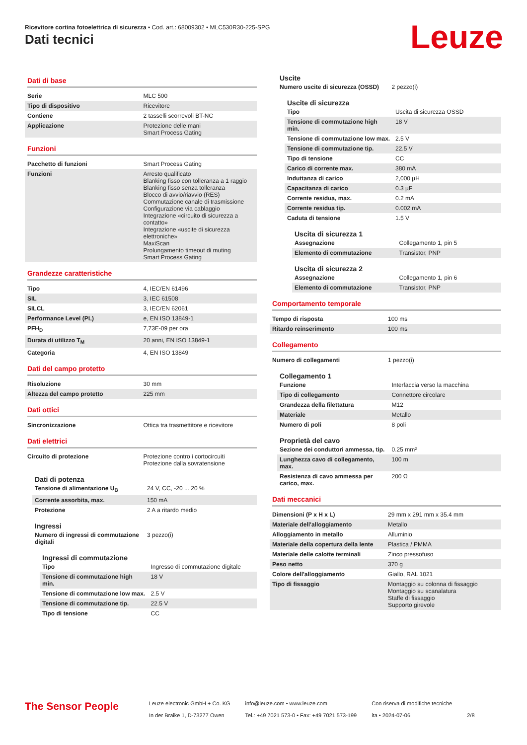Ricevitore cortina fotoelettrica di sicurezza • Cod. art.: 68009302 • MLC530R30-225-SPG
Dati tecnici Leuze
Dati di base
| Serie | MLC 500 |
| Tipo di dispositivo | Ricevitore |
| Contiene | 2 tasselli scorrevoli BT-NC |
| Applicazione | Protezione delle mani Smart Process Gating |
Funzioni
| Pacchetto di funzioni | Smart Process Gating |
| Funzioni | Arresto qualificato Blanking fisso con tolleranza a 1 raggio Blanking fisso senza tolleranza Blocco di avvio/riavvio (RES) Commutazione canale di trasmissione Configurazione via cablaggio Integrazione «circuito di sicurezza a contatto» Integrazione «uscite di sicurezza elettroniche» MaxiScan Prolungamento timeout di muting Smart Process Gating |
Grandezze caratteristiche
| Tipo | 4, IEC/EN 61496 |
| SIL | 3, IEC 61508 |
| SILCL | 3, IEC/EN 62061 |
| Performance Level (PL) | e, EN ISO 13849-1 |
| PFH<sub>D</sub> | 7,73E-09 per ora |
| Durata di utilizzo T<sub>M</sub> | 20 anni, EN ISO 13849-1 |
| Categoria | 4, EN ISO 13849 |
Dati del campo protetto
| Risoluzione | 30 mm |
| Altezza del campo protetto | 225 mm |
Dati ottici
| Sincronizzazione | Ottica tra trasmettitore e ricevitore |
Dati elettrici
| Circuito di protezione | Protezione contro i cortocircuiti Protezione dalla sovratensione |
Dati di potenza
| Tensione di alimentazione U<sub>B</sub> | 24 V, CC, -20 ... 20 % |
| Corrente assorbita, max. | 150 mA |
| Protezione | 2 A a ritardo medio |
Ingressi
| Numero di ingressi di commutazione digitali | 3 pezzo(i) |
Ingressi di commutazione
| Tipo | Ingresso di commutazione digitale |
| Tensione di commutazione high min. | 18 V |
| Tensione di commutazione low max. | 2.5 V |
| Tensione di commutazione tip. | 22.5 V |
| Tipo di tensione | CC |
Uscite
| Numero uscite di sicurezza (OSSD) | 2 pezzo(i) |
Uscite di sicurezza
| Tipo | Uscita di sicurezza OSSD |
| Tensione di commutazione high min. | 18 V |
| Tensione di commutazione low max. | 2.5 V |
| Tensione di commutazione tip. | 22.5 V |
| Tipo di tensione | CC |
| Carico di corrente max. | 380 mA |
| Induttanza di carico | 2,000 µH |
| Capacitanza di carico | 0.3 µF |
| Corrente residua, max. | 0.2 mA |
| Corrente residua tip. | 0.002 mA |
| Caduta di tensione | 1.5 V |
Uscita di sicurezza 1
| Assegnazione | Collegamento 1, pin 5 |
| Elemento di commutazione | Transistor, PNP |
Uscita di sicurezza 2
| Assegnazione | Collegamento 1, pin 6 |
| Elemento di commutazione | Transistor, PNP |
Comportamento temporale
| Tempo di risposta | 100 ms |
| Ritardo reinserimento | 100 ms |
Collegamento
| Numero di collegamenti | 1 pezzo(i) |
Collegamento 1
| Funzione | Interfaccia verso la macchina |
| Tipo di collegamento | Connettore circolare |
| Grandezza della filettatura | M12 |
| Materiale | Metallo |
| Numero di poli | 8 poli |
Proprietà del cavo
| Sezione dei conduttori ammessa, tip. | 0.25 mm² |
| Lunghezza cavo di collegamento, max. | 100 m |
| Resistenza di cavo ammessa per carico, max. | 200 Ω |
Dati meccanici
| Dimensioni (P x H x L) | 29 mm x 291 mm x 35.4 mm |
| Materiale dell'alloggiamento | Metallo |
| Alloggiamento in metallo | Alluminio |
| Materiale della copertura della lente | Plastica / PMMA |
| Materiale delle calotte terminali | Zinco pressofuso |
| Peso netto | 370 g |
| Colore dell'alloggiamento | Giallo, RAL 1021 |
| Tipo di fissaggio | Montaggio su colonna di fissaggio Montaggio su scanalatura Staffe di fissaggio Supporto girevole |
The Sensor People
Leuze electronic GmbH + Co. KG
In der Braike 1, D-73277 Owen
info@leuze.com • www.leuze.com
Tel.: +49 7021 573-0 • Fax: +49 7021 573-199
Con riserva di modifiche tecniche
ita • 2024-07-06
2/8